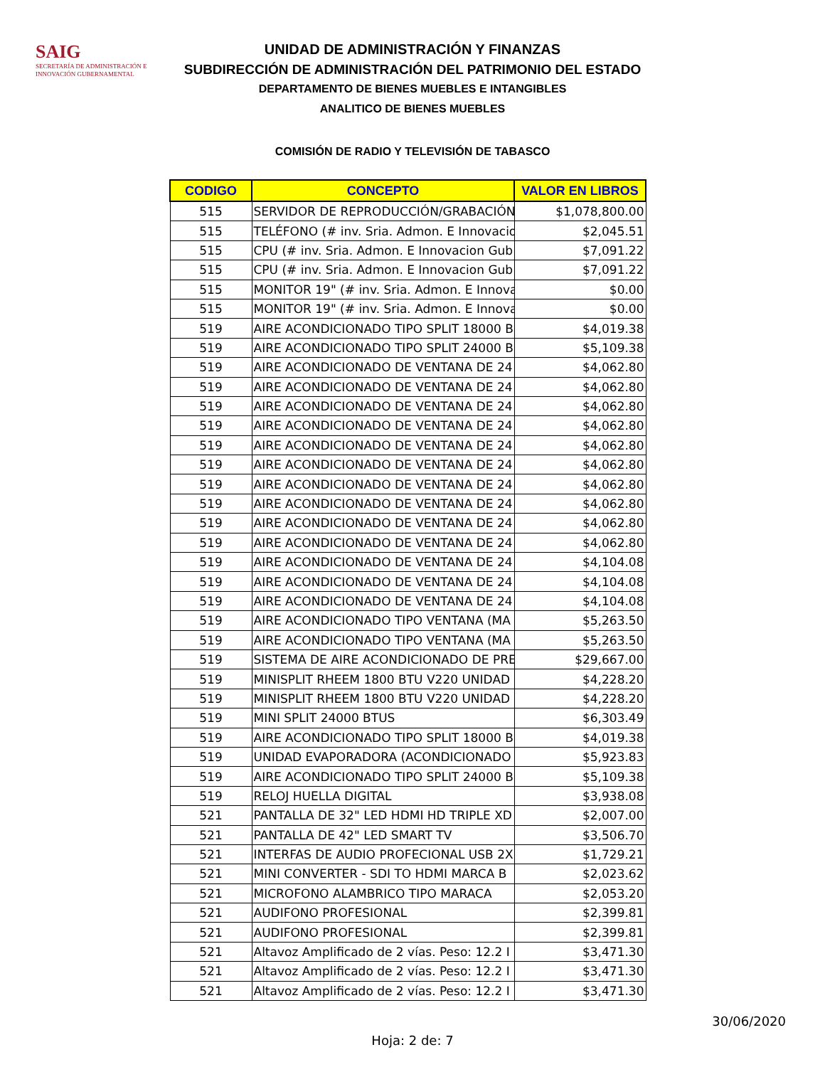SAIG
SECRETARÍA DE ADMINISTRACIÓN E INNOVACIÓN GUBERNAMENTAL
UNIDAD DE ADMINISTRACIÓN Y FINANZAS
SUBDIRECCIÓN DE ADMINISTRACIÓN DEL PATRIMONIO DEL ESTADO
DEPARTAMENTO DE BIENES MUEBLES E INTANGIBLES
ANALITICO DE BIENES MUEBLES
COMISIÓN DE RADIO Y TELEVISIÓN DE TABASCO
| CODIGO | CONCEPTO | VALOR EN LIBROS |
| --- | --- | --- |
| 515 | SERVIDOR DE REPRODUCCIÓN/GRABACIÓN | $1,078,800.00 |
| 515 | TELÉFONO (# inv. Sria. Admon. E Innovacio | $2,045.51 |
| 515 | CPU (# inv. Sria. Admon. E Innovacion Gub | $7,091.22 |
| 515 | CPU (# inv. Sria. Admon. E Innovacion Gub | $7,091.22 |
| 515 | MONITOR 19" (# inv. Sria. Admon. E Innova | $0.00 |
| 515 | MONITOR 19" (# inv. Sria. Admon. E Innova | $0.00 |
| 519 | AIRE ACONDICIONADO TIPO SPLIT 18000 B | $4,019.38 |
| 519 | AIRE ACONDICIONADO TIPO SPLIT 24000 B | $5,109.38 |
| 519 | AIRE ACONDICIONADO DE VENTANA DE 24 | $4,062.80 |
| 519 | AIRE ACONDICIONADO DE VENTANA DE 24 | $4,062.80 |
| 519 | AIRE ACONDICIONADO DE VENTANA DE 24 | $4,062.80 |
| 519 | AIRE ACONDICIONADO DE VENTANA DE 24 | $4,062.80 |
| 519 | AIRE ACONDICIONADO DE VENTANA DE 24 | $4,062.80 |
| 519 | AIRE ACONDICIONADO DE VENTANA DE 24 | $4,062.80 |
| 519 | AIRE ACONDICIONADO DE VENTANA DE 24 | $4,062.80 |
| 519 | AIRE ACONDICIONADO DE VENTANA DE 24 | $4,062.80 |
| 519 | AIRE ACONDICIONADO DE VENTANA DE 24 | $4,062.80 |
| 519 | AIRE ACONDICIONADO DE VENTANA DE 24 | $4,062.80 |
| 519 | AIRE ACONDICIONADO DE VENTANA DE 24 | $4,104.08 |
| 519 | AIRE ACONDICIONADO DE VENTANA DE 24 | $4,104.08 |
| 519 | AIRE ACONDICIONADO DE VENTANA DE 24 | $4,104.08 |
| 519 | AIRE ACONDICIONADO TIPO VENTANA (MA | $5,263.50 |
| 519 | AIRE ACONDICIONADO TIPO VENTANA (MA | $5,263.50 |
| 519 | SISTEMA DE AIRE ACONDICIONADO DE PRE | $29,667.00 |
| 519 | MINISPLIT RHEEM 1800 BTU V220 UNIDAD | $4,228.20 |
| 519 | MINISPLIT RHEEM 1800 BTU V220 UNIDAD | $4,228.20 |
| 519 | MINI SPLIT 24000 BTUS | $6,303.49 |
| 519 | AIRE ACONDICIONADO TIPO SPLIT 18000 B | $4,019.38 |
| 519 | UNIDAD EVAPORADORA (ACONDICIONADO | $5,923.83 |
| 519 | AIRE ACONDICIONADO TIPO SPLIT 24000 B | $5,109.38 |
| 519 | RELOJ HUELLA DIGITAL | $3,938.08 |
| 521 | PANTALLA DE 32" LED HDMI HD TRIPLE XD | $2,007.00 |
| 521 | PANTALLA DE 42" LED SMART TV | $3,506.70 |
| 521 | INTERFAS DE AUDIO PROFECIONAL USB 2X | $1,729.21 |
| 521 | MINI CONVERTER - SDI TO HDMI MARCA B | $2,023.62 |
| 521 | MICROFONO ALAMBRICO TIPO MARACA | $2,053.20 |
| 521 | AUDIFONO PROFESIONAL | $2,399.81 |
| 521 | AUDIFONO PROFESIONAL | $2,399.81 |
| 521 | Altavoz Amplificado de 2 vías. Peso: 12.2 I | $3,471.30 |
| 521 | Altavoz Amplificado de 2 vías. Peso: 12.2 I | $3,471.30 |
| 521 | Altavoz Amplificado de 2 vías. Peso: 12.2 I | $3,471.30 |
30/06/2020
Hoja: 2 de: 7